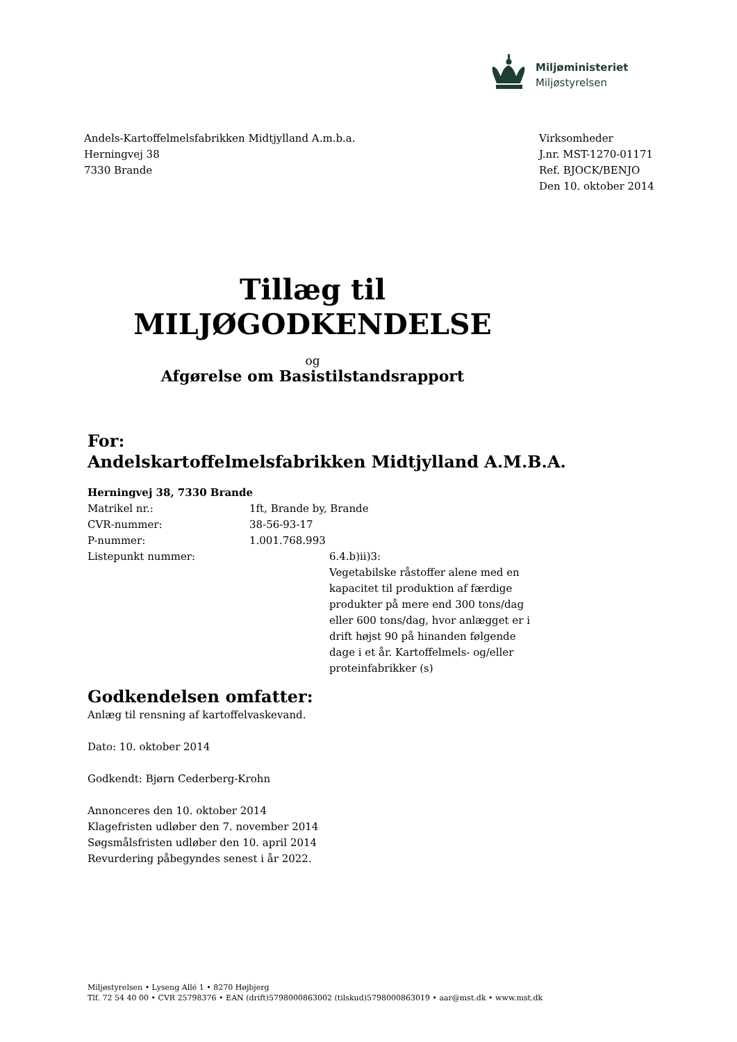Miljøministeriet
Miljøstyrelsen
Andels-Kartoffelmelsfabrikken Midtjylland A.m.b.a.
Herningvej 38
7330 Brande
Virksomheder
J.nr. MST-1270-01171
Ref. BJOCK/BENJO
Den 10. oktober 2014
Tillæg til
MILJØGODKENDELSE
og
Afgørelse om Basistilstandsrapport
For:
Andelskartoffelmelsfabrikken Midtjylland A.M.B.A.
Herningvej 38, 7330 Brande
Matrikel nr.: 1ft, Brande by, Brande
CVR-nummer: 38-56-93-17
P-nummer: 1.001.768.993
Listepunkt nummer: 6.4.b)ii)3:
Vegetabilske råstoffer alene med en kapacitet til produktion af færdige produkter på mere end 300 tons/dag eller 600 tons/dag, hvor anlægget er i drift højst 90 på hinanden følgende dage i et år. Kartoffelmels- og/eller proteinfabrikker (s)
Godkendelsen omfatter:
Anlæg til rensning af kartoffelvaskevand.
Dato: 10. oktober 2014
Godkendt: Bjørn Cederberg-Krohn
Annonceres den 10. oktober 2014
Klagefristen udløber den 7. november 2014
Søgsmålsfristen udløber den 10. april 2014
Revurdering påbegyndes senest i år 2022.
Miljøstyrelsen • Lyseng Allé 1 • 8270 Højbjerg
Tlf. 72 54 40 00 • CVR 25798376 • EAN (drift)5798000863002 (tilskud)5798000863019 • aar@mst.dk • www.mst.dk